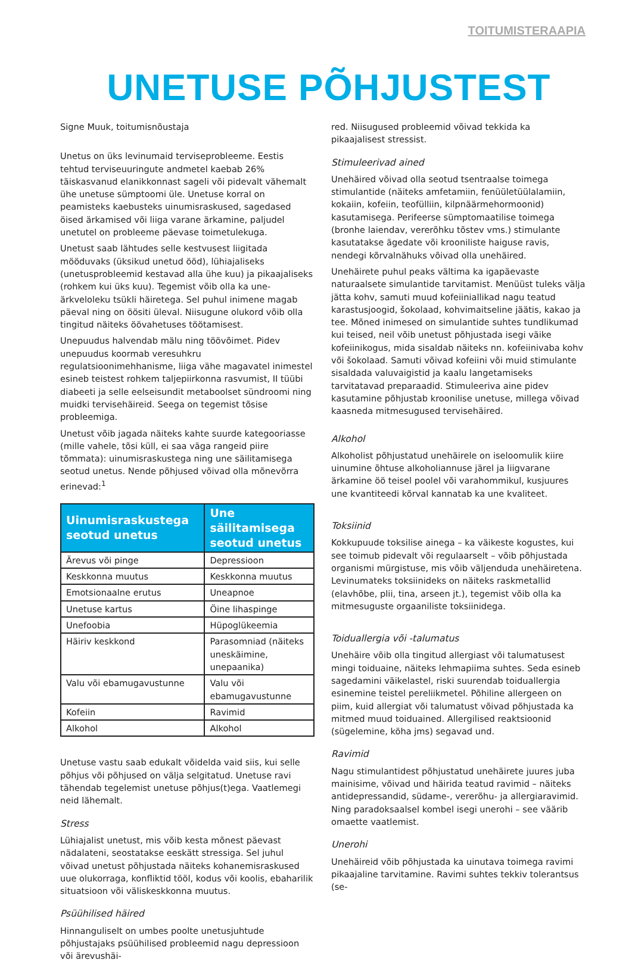TOITUMISTERAAPIA
UNETUSE PÕHJUSTEST
Signe Muuk, toitumisnõustaja
Unetus on üks levinumaid terviseprobleeme. Eestis tehtud terviseuuringute andmetel kaebab 26% täiskasvanud elanikkonnast sageli või pidevalt vähemalt ühe unetuse sümptoomi üle. Unetuse korral on peamisteks kaebusteks uinumisraskused, sagedased öised ärkamised või liiga varane ärkamine, paljudel unetutel on probleeme päevase toimetulekuga.
Unetust saab lähtudes selle kestvusest liigitada mööduvaks (üksikud unetud ööd), lühiajaliseks (unetusprobleemid kestavad alla ühe kuu) ja pikaajaliseks (rohkem kui üks kuu). Tegemist võib olla ka une-ärkveloleku tsükli häiretega. Sel puhul inimene magab päeval ning on öösiti üleval. Niisugune olukord võib olla tingitud näiteks öövahetuses töötamisest.
Unepuudus halvendab mälu ning töövõimet. Pidev unepuudus koormab veresuhkru regulatsioonimehhanisme, liiga vähe magavatel inimestel esineb teistest rohkem taljepiirkonna rasvumist, II tüübi diabeeti ja selle eelseisundit metaboolset sündroomi ning muidki tervisehäireid. Seega on tegemist tõsise probleemiga.
Unetust võib jagada näiteks kahte suurde kategooriasse (mille vahele, tõsi küll, ei saa väga rangeid piire tõmmata): uinumisraskustega ning une säilitamisega seotud unetus. Nende põhjused võivad olla mõnevõrra erinevad:<sup>1</sup>
| Uinumisraskustega seotud unetus | Une säilitamisega seotud unetus |
| --- | --- |
| Ärevus või pinge | Depressioon |
| Keskkonna muutus | Keskkonna muutus |
| Emotsionaalne erutus | Uneapnoe |
| Unetuse kartus | Öine lihaspinge |
| Unefoobia | Hüpoglükeemia |
| Häiriv keskkond | Parasomniad (näiteks uneskäimine, unepaanika) |
| Valu või ebamugavustunne | Valu või ebamugavustunne |
| Kofeiin | Ravimid |
| Alkohol | Alkohol |
Unetuse vastu saab edukalt võidelda vaid siis, kui selle põhjus või põhjused on välja selgitatud. Unetuse ravi tähendab tegelemist unetuse põhjus(t)ega. Vaatlemegi neid lähemalt.
Stress
Lühiajalist unetust, mis võib kesta mõnest päevast nädalateni, seostatakse eeskätt stressiga. Sel juhul võivad unetust põhjustada näiteks kohanemisraskused uue olukorraga, konfliktid tööl, kodus või koolis, ebaharilik situatsioon või väliskeskkonna muutus.
Psüühilised häired
Hinnanguliselt on umbes poolte unetusjuhtude põhjustajaks psüühilised probleemid nagu depressioon või ärevushäi-
red. Niisugused probleemid võivad tekkida ka pikaajalisest stressist.
Stimuleerivad ained
Unehäired võivad olla seotud tsentraalse toimega stimulantide (näiteks amfetamiin, fenüületüülalamiin, kokaiin, kofeiin, teofülliin, kilpnäärmehormoonid) kasutamisega. Perifeerse sümptomaatilise toimega (bronhe laiendav, vererõhku tõstev vms.) stimulante kasutatakse ägedate või krooniliste haiguse ravis, nendegi kõrvalnähuks võivad olla unehäired.
Unehäirete puhul peaks vältima ka igapäevaste naturaalsete simulantide tarvitamist. Menüüst tuleks välja jätta kohv, samuti muud kofeiiniallikad nagu teatud karastusjoogid, šokolaad, kohvimaitseline jäätis, kakao ja tee. Mõned inimesed on simulantide suhtes tundlikumad kui teised, neil võib unetust põhjustada isegi väike kofeiinikogus, mida sisaldab näiteks nn. kofeiinivaba kohv või šokolaad. Samuti võivad kofeiini või muid stimulante sisaldada valuvaigistid ja kaalu langetamiseks tarvitatavad preparaadid. Stimuleeriva aine pidev kasutamine põhjustab kroonilise unetuse, millega võivad kaasneda mitmesugused tervisehäired.
Alkohol
Alkoholist põhjustatud unehäirele on iseloomulik kiire uinumine õhtuse alkoholiannuse järel ja liigvarane ärkamine öö teisel poolel või varahommikul, kusjuures une kvantiteedi kõrval kannatab ka une kvaliteet.
Toksiinid
Kokkupuude toksilise ainega – ka väikeste kogustes, kui see toimub pidevalt või regulaarselt – võib põhjustada organismi mürgistuse, mis võib väljenduda unehäiretena. Levinumateks toksiinideks on näiteks raskmetallid (elavhõbe, plii, tina, arseen jt.), tegemist võib olla ka mitmesuguste orgaaniliste toksiinidega.
Toiduallergia või -talumatus
Unehäire võib olla tingitud allergiast või talumatusest mingi toiduaine, näiteks lehmapiima suhtes. Seda esineb sagedamini väikelastel, riski suurendab toiduallergia esinemine teistel pereliikmetel. Põhiline allergeen on piim, kuid allergiat või talumatust võivad põhjustada ka mitmed muud toiduained. Allergilised reaktsioonid (sügelemine, köha jms) segavad und.
Ravimid
Nagu stimulantidest põhjustatud unehäirete juures juba mainisime, võivad und häirida teatud ravimid – näiteks antidepressandid, südame-, vererõhu- ja allergiaravimid. Ning paradoksaalsel kombel isegi unerohi – see väärib omaette vaatlemist.
Unerohi
Unehäireid võib põhjustada ka uinutava toimega ravimi pikaajaline tarvitamine. Ravimi suhtes tekkiv tolerantsus (se-